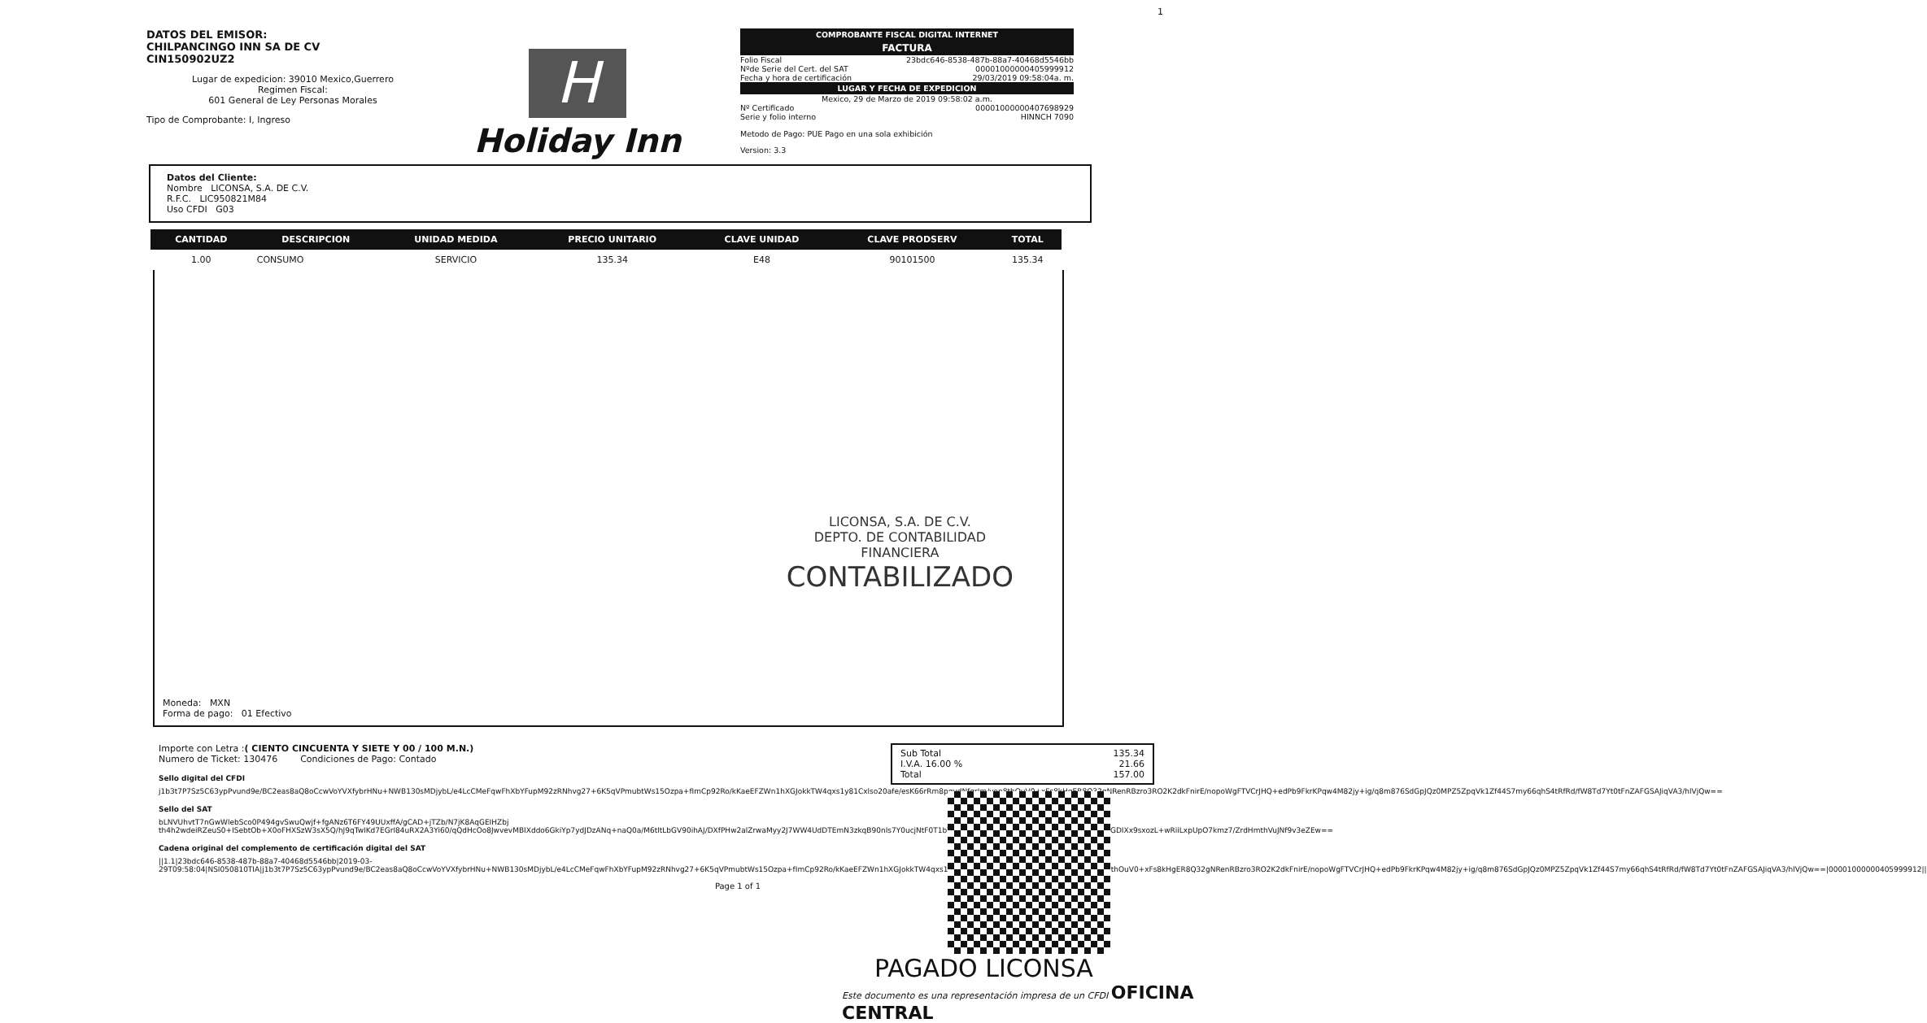1
DATOS DEL EMISOR:
CHILPANCINGO INN SA DE CV
CIN150902UZ2
Lugar de expedicion: 39010 Mexico,Guerrero
Regimen Fiscal:
601 General de Ley Personas Morales
Tipo de Comprobante: I, Ingreso
H
Holiday Inn
COMPROBANTE FISCAL DIGITAL INTERNET
FACTURA
Folio Fiscal 23bdc646-8538-487b-88a7-40468d5546bb
Nºde Serie del Cert. del SAT 00001000000405999912
Fecha y hora de certificación 29/03/2019 09:58:04a. m.
LUGAR Y FECHA DE EXPEDICION
Mexico, 29 de Marzo de 2019 09:58:02 a.m.
Nº Certificado 00001000000407698929
Serie y folio interno HINNCH 7090
Metodo de Pago: PUE Pago en una sola exhibición
Version: 3.3
Datos del Cliente:
Nombre LICONSA, S.A. DE C.V.
R.F.C. LIC950821M84
Uso CFDI G03
| CANTIDAD | DESCRIPCION | UNIDAD MEDIDA | PRECIO UNITARIO | CLAVE UNIDAD | CLAVE PRODSERV | TOTAL |
| --- | --- | --- | --- | --- | --- | --- |
| 1.00 | CONSUMO | SERVICIO | 135.34 | E48 | 90101500 | 135.34 |
LICONSA, S.A. DE C.V.
DEPTO. DE CONTABILIDAD
FINANCIERA
CONTABILIZADO
Moneda: MXN
Forma de pago: 01 Efectivo
Importe con Letra :( CIENTO CINCUENTA Y SIETE Y 00 / 100 M.N.)
Numero de Ticket: 130476 Condiciones de Pago: Contado
Sello digital del CFDI
j1b3t7P7Sz5C63ypPvund9e/BC2eas8aQ8oCcwVoYVXfybrHNu+NWB130sMDjybL/e4LcCMeFqwFhXbYFupM92zRNhvg27+6K5qVPmubtWs15Ozpa+fImCp92Ro/kKaeEFZWn1hXGJokkTW4qxs1y81Cxlso20afe/esK66rRm8pqydNfgrIm/von8thOuV0+xFs8kHgER8Q32gNRenRBzro3RO2K2dkFnirE/nopoWgFTVCrJHQ+edPb9FkrKPqw4M82jy+ig/q8m876SdGpJQz0MPZ5ZpqVk1Zf44S7my66qhS4tRfRd/fW8Td7Yt0tFnZAFGSAJiqVA3/hlVjQw==
Sello del SAT
bLNVUhvtT7nGwWlebSco0P494gvSwuQwjf+fgANz6T6FY49UUxffA/gCAD+jTZb/N7jK8AqGEIHZbj th4h2wdeiRZeuS0+ISebtOb+X0oFHXSzW3sX5Q/hJ9qTwIKd7EGrI84uRX2A3Yi60/qQdHcOo8JwvevMBIXddo6GkiYp7ydJDzANq+naQ0a/M6tltLbGV90ihAJ/DXfPHw2alZrwaMyy2J7WW4UdDTEmN3zkqB90nIs7Y0ucjNtF0T1bV0c3tfirPJaJU2gOpMaGBbejKsJCvIiCDK9c4HgGDIXx9sxozL+wRiiLxpUpO7kmz7/ZrdHmthVuJNf9v3eZEw==
Cadena original del complemento de certificación digital del SAT
||1.1|23bdc646-8538-487b-88a7-40468d5546bb|2019-03-29T09:58:04|NSI050810TIA|j1b3t7P7Sz5C63ypPvund9e/BC2eas8aQ8oCcwVoYVXfybrHNu+NWB130sMDjybL/e4LcCMeFqwFhXbYFupM92zRNhvg27+6K5qVPmubtWs15Ozpa+fImCp92Ro/kKaeEFZWn1hXGJokkTW4qxs1y81Cxlso20afe/esK66rRm8pqydNfgrIm/von8thOuV0+xFs8kHgER8Q32gNRenRBzro3RO2K2dkFnirE/nopoWgFTVCrJHQ+edPb9FkrKPqw4M82jy+ig/q8m876SdGpJQz0MPZ5ZpqVk1Zf44S7my66qhS4tRfRd/fW8Td7Yt0tFnZAFGSAJiqVA3/hlVjQw==|00001000000405999912||
Page 1 of 1
Sub Total 135.34
I.V.A. 16.00 % 21.66
Total 157.00
PAGADO LICONSA
Este documento es una representación impresa de un CFDI OFICINA CENTRAL